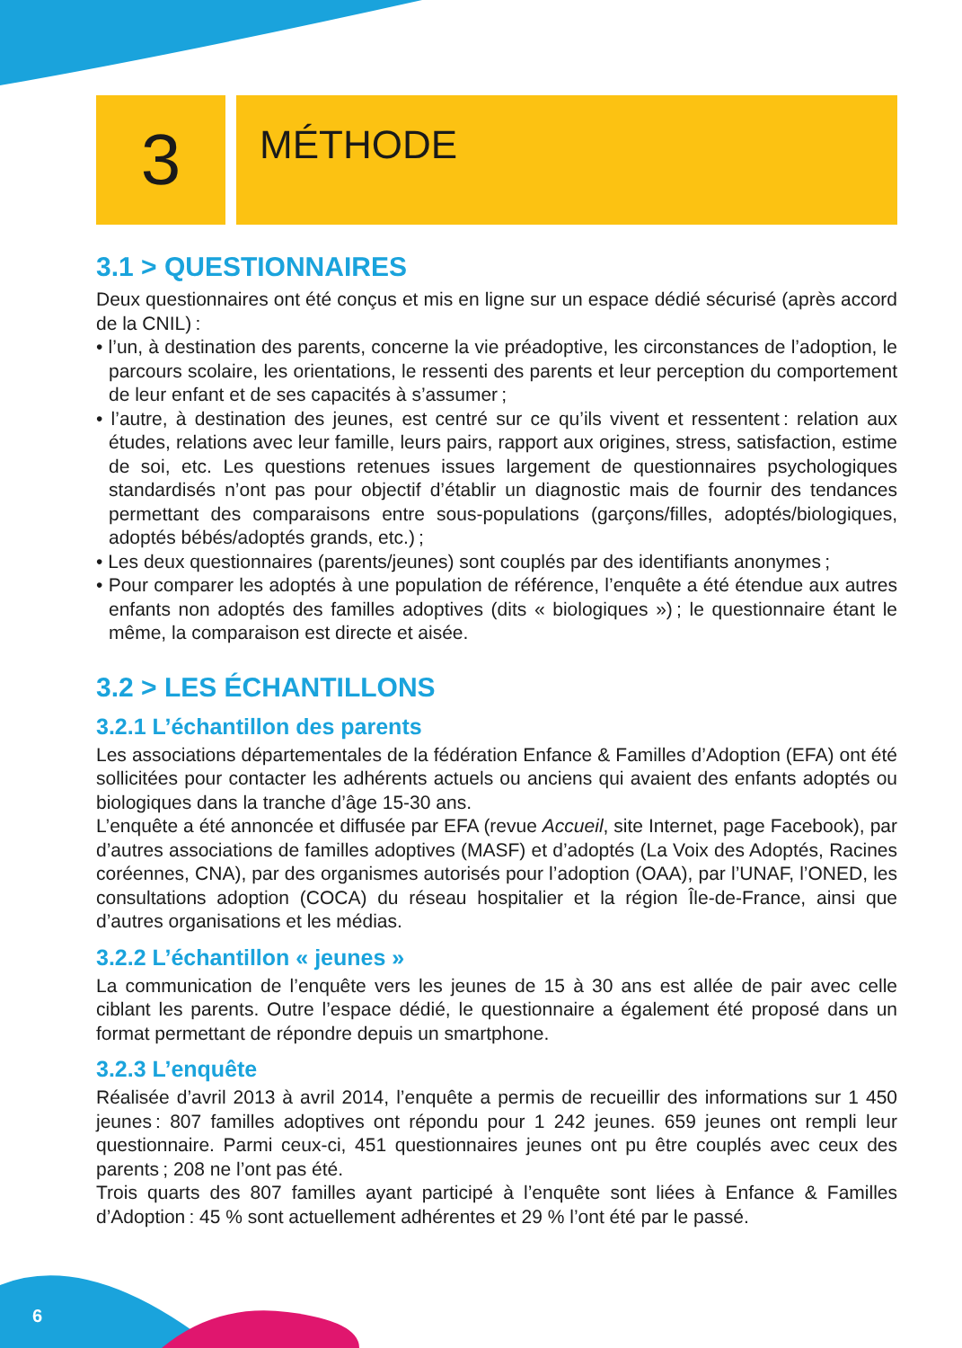3
MÉTHODE
3.1 > QUESTIONNAIRES
Deux questionnaires ont été conçus et mis en ligne sur un espace dédié sécurisé (après accord de la CNIL) :
• l’un, à destination des parents, concerne la vie préadoptive, les circonstances de l’adoption, le parcours scolaire, les orientations, le ressenti des parents et leur perception du comportement de leur enfant et de ses capacités à s’assumer ;
• l’autre, à destination des jeunes, est centré sur ce qu’ils vivent et ressentent : relation aux études, relations avec leur famille, leurs pairs, rapport aux origines, stress, satisfaction, estime de soi, etc. Les questions retenues issues largement de questionnaires psychologiques standardisés n’ont pas pour objectif d’établir un diagnostic mais de fournir des tendances permettant des comparaisons entre sous-populations (garçons/filles, adoptés/biologiques, adoptés bébés/adoptés grands, etc.) ;
• Les deux questionnaires (parents/jeunes) sont couplés par des identifiants anonymes ;
• Pour comparer les adoptés à une population de référence, l’enquête a été étendue aux autres enfants non adoptés des familles adoptives (dits « biologiques ») ; le questionnaire étant le même, la comparaison est directe et aisée.
3.2 > LES ÉCHANTILLONS
3.2.1 L’échantillon des parents
Les associations départementales de la fédération Enfance & Familles d’Adoption (EFA) ont été sollicitées pour contacter les adhérents actuels ou anciens qui avaient des enfants adoptés ou biologiques dans la tranche d’âge 15-30 ans.
L’enquête a été annoncée et diffusée par EFA (revue Accueil, site Internet, page Facebook), par d’autres associations de familles adoptives (MASF) et d’adoptés (La Voix des Adoptés, Racines coréennes, CNA), par des organismes autorisés pour l’adoption (OAA), par l’UNAF, l’ONED, les consultations adoption (COCA) du réseau hospitalier et la région Île-de-France, ainsi que d’autres organisations et les médias.
3.2.2 L’échantillon « jeunes »
La communication de l’enquête vers les jeunes de 15 à 30 ans est allée de pair avec celle ciblant les parents. Outre l’espace dédié, le questionnaire a également été proposé dans un format permettant de répondre depuis un smartphone.
3.2.3 L’enquête
Réalisée d’avril 2013 à avril 2014, l’enquête a permis de recueillir des informations sur 1 450 jeunes : 807 familles adoptives ont répondu pour 1 242 jeunes. 659 jeunes ont rempli leur questionnaire. Parmi ceux-ci, 451 questionnaires jeunes ont pu être couplés avec ceux des parents ; 208 ne l’ont pas été.
Trois quarts des 807 familles ayant participé à l’enquête sont liées à Enfance & Familles d’Adoption : 45 % sont actuellement adhérentes et 29 % l’ont été par le passé.
6